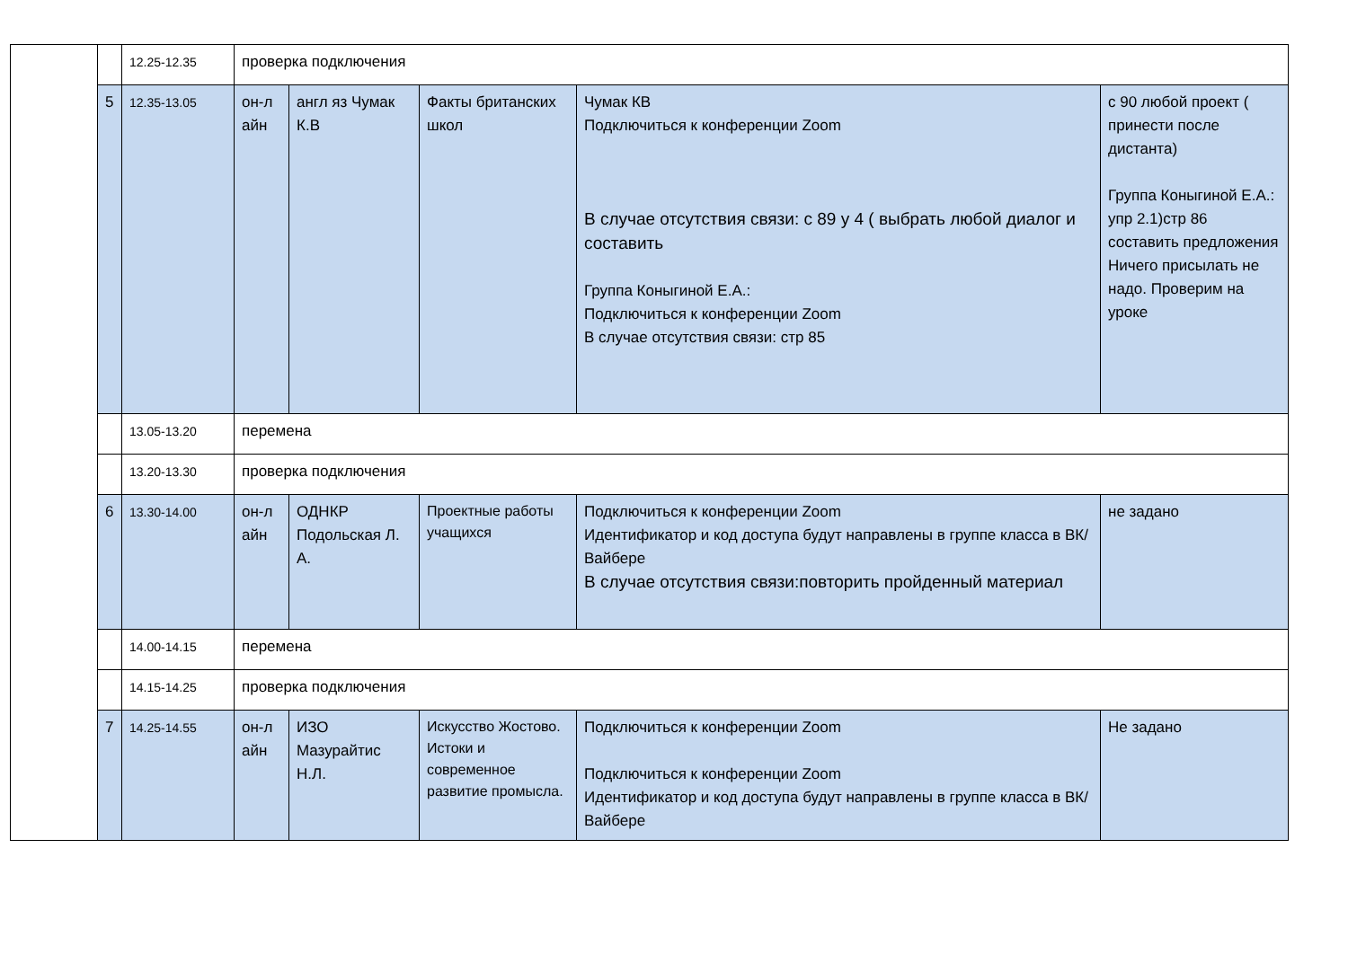| | | 12.25-12.35 | проверка подключения | | | | |
| | 5 | 12.35-13.05 | он-л айн | англ яз Чумак К.В | Факты британских школ | Чумак КВ Подключиться к конференции Zoom В случае отсутствия связи: с 89 у 4 ( выбрать любой диалог и составить Группа Коныгиной Е.А.: Подключиться к конференции Zoom В случае отсутствия связи: стр 85 | с 90 любой проект ( принести после дистанта) Группа Коныгиной Е.А.: упр 2.1)стр 86 составить предложения Ничего присылать не надо. Проверим на уроке |
| | | 13.05-13.20 | перемена | | | | |
| | | 13.20-13.30 | проверка подключения | | | | |
| | 6 | 13.30-14.00 | он-л айн | ОДНКР Подольская Л. А. | Проектные работы учащихся | Подключиться к конференции Zoom Идентификатор и код доступа будут направлены в группе класса в ВК/Вайбере В случае отсутствия связи:повторить пройденный материал | не задано |
| | | 14.00-14.15 | перемена | | | | |
| | | 14.15-14.25 | проверка подключения | | | | |
| | 7 | 14.25-14.55 | он-л айн | ИЗО Мазурайтис Н.Л. | Искусство Жостово. Истоки и современное развитие промысла. | Подключиться к конференции Zoom Подключиться к конференции Zoom Идентификатор и код доступа будут направлены в группе класса в ВК/Вайбере | Не задано |